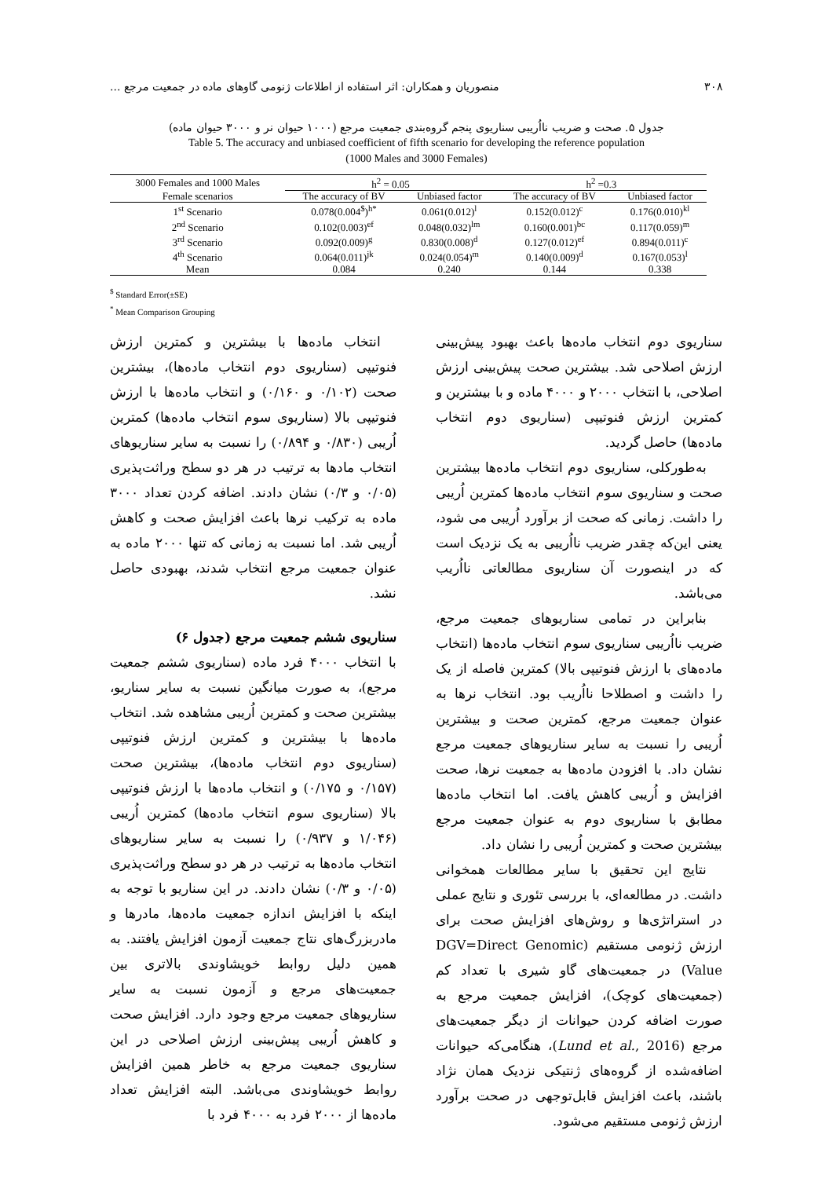۳۰۸ منصوریان و همکاران: اثر استفاده از اطلاعات ژنومی گاوهای ماده در جمعیت مرجع ...
جدول ۵. صحت و ضریب نااُریبی سناریوی پنجم گروه‌بندی جمعیت مرجع (۱۰۰۰ حیوان نر و ۳۰۰۰ حیوان ماده)
Table 5. The accuracy and unbiased coefficient of fifth scenario for developing the reference population
(1000 Males and 3000 Females)
| 3000 Females and 1000 Males | h<sup>2</sup> = 0.05 | | h<sup>2</sup> =0.3 | |
| --- | --- | --- | --- | --- |
| Female scenarios | The accuracy of BV | Unbiased factor | The accuracy of BV | Unbiased factor |
| 1<sup>st</sup> Scenario | 0.078(0.004<sup>$</sup>)<sup>h*</sup> | 0.061(0.012)<sup>l</sup> | 0.152(0.012)<sup>c</sup> | 0.176(0.010)<sup>kl</sup> |
| 2<sup>nd</sup> Scenario | 0.102(0.003)<sup>ef</sup> | 0.048(0.032)<sup>lm</sup> | 0.160(0.001)<sup>bc</sup> | 0.117(0.059)<sup>m</sup> |
| 3<sup>rd</sup> Scenario | 0.092(0.009)<sup>g</sup> | 0.830(0.008)<sup>d</sup> | 0.127(0.012)<sup>ef</sup> | 0.894(0.011)<sup>c</sup> |
| 4<sup>th</sup> Scenario | 0.064(0.011)<sup>jk</sup> | 0.024(0.054)<sup>m</sup> | 0.140(0.009)<sup>d</sup> | 0.167(0.053)<sup>l</sup> |
| Mean | 0.084 | 0.240 | 0.144 | 0.338 |
<sup>$</sup> Standard Error(±SE)
<sup>*</sup> Mean Comparison Grouping
انتخاب ماده‌ها با بیشترین و کمترین ارزش فنوتیپی (سناریوی دوم انتخاب ماده‌ها)، بیشترین صحت (۰/۱۰۲ و ۰/۱۶۰) و انتخاب ماده‌ها با ارزش فنوتیپی بالا (سناریوی سوم انتخاب ماده‌ها) کمترین اُریبی (۰/۸۳۰ و ۰/۸۹۴) را نسبت به سایر سناریوهای انتخاب مادها به ترتیب در هر دو سطح وراثت‌پذیری (۰/۰۵ و ۰/۳) نشان دادند. اضافه کردن تعداد ۳۰۰۰ ماده به ترکیب نرها باعث افزایش صحت و کاهش اُریبی شد. اما نسبت به زمانی که تنها ۲۰۰۰ ماده به عنوان جمعیت مرجع انتخاب شدند، بهبودی حاصل نشد.
سناریوی ششم جمعیت مرجع (جدول ۶)
با انتخاب ۴۰۰۰ فرد ماده (سناریوی ششم جمعیت مرجع)، به صورت میانگین نسبت به سایر سناریو، بیشترین صحت و کمترین اُریبی مشاهده شد. انتخاب ماده‌ها با بیشترین و کمترین ارزش فنوتیپی (سناریوی دوم انتخاب ماده‌ها)، بیشترین صحت (۰/۱۵۷ و ۰/۱۷۵) و انتخاب ماده‌ها با ارزش فنوتیپی بالا (سناریوی سوم انتخاب ماده‌ها) کمترین اُریبی (۱/۰۴۶ و ۰/۹۳۷) را نسبت به سایر سناریوهای انتخاب ماده‌ها به ترتیب در هر دو سطح وراثت‌پذیری (۰/۰۵ و ۰/۳) نشان دادند. در این سناریو با توجه به اینکه با افزایش اندازه جمعیت ماده‌ها، مادرها و مادربزرگ‌های نتاج جمعیت آزمون افزایش یافتند. به همین دلیل روابط خویشاوندی بالاتری بین جمعیت‌های مرجع و آزمون نسبت به سایر سناریوهای جمعیت مرجع وجود دارد. افزایش صحت و کاهش اُریبی پیش‌بینی ارزش اصلاحی در این سناریوی جمعیت مرجع به خاطر همین افزایش روابط خویشاوندی می‌باشد. البته افزایش تعداد ماده‌ها از ۲۰۰۰ فرد به ۴۰۰۰ فرد با
سناریوی دوم انتخاب ماده‌ها باعث بهبود پیش‌بینی ارزش اصلاحی شد. بیشترین صحت پیش‌بینی ارزش اصلاحی، با انتخاب ۲۰۰۰ و ۴۰۰۰ ماده و با بیشترین و کمترین ارزش فنوتیپی (سناریوی دوم انتخاب ماده‌ها) حاصل گردید.
به‌طورکلی، سناریوی دوم انتخاب ماده‌ها بیشترین صحت و سناریوی سوم انتخاب ماده‌ها کمترین اُریبی را داشت. زمانی که صحت از برآورد اُریبی می شود، یعنی این‌که چقدر ضریب نااُریبی به یک نزدیک است که در اینصورت آن سناریوی مطالعاتی نااُریب می‌باشد.
بنابراین در تمامی سناریوهای جمعیت مرجع، ضریب نااُریبی سناریوی سوم انتخاب ماده‌ها (انتخاب ماده‌های با ارزش فنوتیپی بالا) کمترین فاصله از یک را داشت و اصطلاحا نااُریب بود. انتخاب نرها به عنوان جمعیت مرجع، کمترین صحت و بیشترین اُریبی را نسبت به سایر سناریوهای جمعیت مرجع نشان داد. با افزودن ماده‌ها به جمعیت نرها، صحت افزایش و اُریبی کاهش یافت. اما انتخاب ماده‌ها مطابق با سناریوی دوم به عنوان جمعیت مرجع بیشترین صحت و کمترین اُریبی را نشان داد.
نتایج این تحقیق با سایر مطالعات همخوانی داشت. در مطالعه‌ای، با بررسی تئوری و نتایج عملی در استراتژی‌ها و روش‌های افزایش صحت برای ارزش ژنومی مستقیم (DGV=Direct Genomic Value) در جمعیت‌های گاو شیری با تعداد کم (جمعیت‌های کوچک)، افزایش جمعیت مرجع به صورت اضافه کردن حیوانات از دیگر جمعیت‌های مرجع (Lund et al., 2016)، هنگامی‌که حیوانات اضافه‌شده از گروه‌های ژنتیکی نزدیک همان نژاد باشند، باعث افزایش قابل‌توجهی در صحت برآورد ارزش ژنومی مستقیم می‌شود.